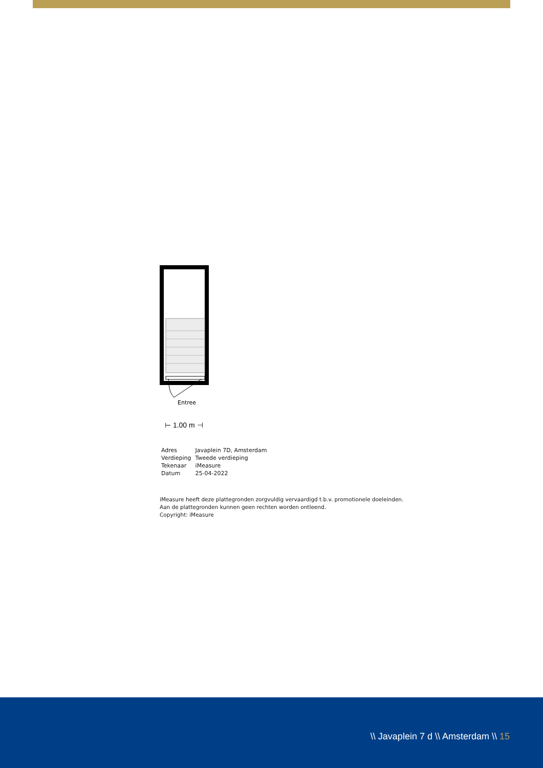Entree
⊢ 1.00 m ⊣
| Adres | Javaplein 7D, Amsterdam |
| Verdieping | Tweede verdieping |
| Tekenaar | iMeasure |
| Datum | 25-04-2022 |
iMeasure heeft deze plattegronden zorgvuldig vervaardigd t.b.v. promotionele doeleinden.
Aan de plattegronden kunnen geen rechten worden ontleend.
Copyright: iMeasure
\\ Javaplein 7 d \\ Amsterdam \\ 15